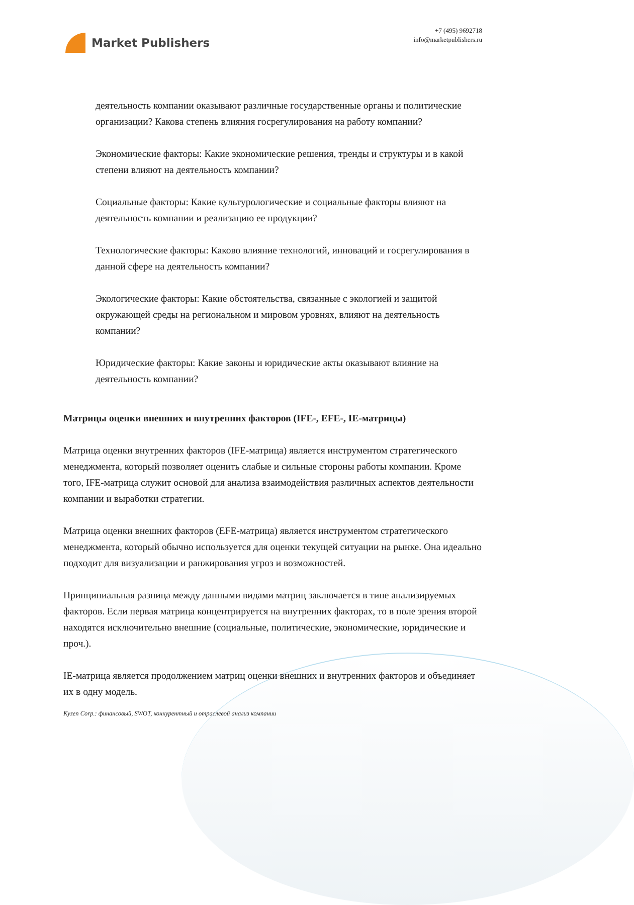Market Publishers
+7 (495) 9692718
info@marketpublishers.ru
деятельность компании оказывают различные государственные органы и политические организации? Какова степень влияния госрегулирования на работу компании?
Экономические факторы: Какие экономические решения, тренды и структуры и в какой степени влияют на деятельность компании?
Социальные факторы: Какие культурологические и социальные факторы влияют на деятельность компании и реализацию ее продукции?
Технологические факторы: Каково влияние технологий, инноваций и госрегулирования в данной сфере на деятельность компании?
Экологические факторы: Какие обстоятельства, связанные с экологией и защитой окружающей среды на региональном и мировом уровнях, влияют на деятельность компании?
Юридические факторы: Какие законы и юридические акты оказывают влияние на деятельность компании?
Матрицы оценки внешних и внутренних факторов (IFE-, EFE-, IE-матрицы)
Матрица оценки внутренних факторов (IFE-матрица) является инструментом стратегического менеджмента, который позволяет оценить слабые и сильные стороны работы компании. Кроме того, IFE-матрица служит основой для анализа взаимодействия различных аспектов деятельности компании и выработки стратегии.
Матрица оценки внешних факторов (EFE-матрица) является инструментом стратегического менеджмента, который обычно используется для оценки текущей ситуации на рынке. Она идеально подходит для визуализации и ранжирования угроз и возможностей.
Принципиальная разница между данными видами матриц заключается в типе анализируемых факторов. Если первая матрица концентрируется на внутренних факторах, то в поле зрения второй находятся исключительно внешние (социальные, политические, экономические, юридические и проч.).
IE-матрица является продолжением матриц оценки внешних и внутренних факторов и объединяет их в одну модель.
Kyzen Corp.: финансовый, SWOT, конкурентный и отраслевой анализ компании